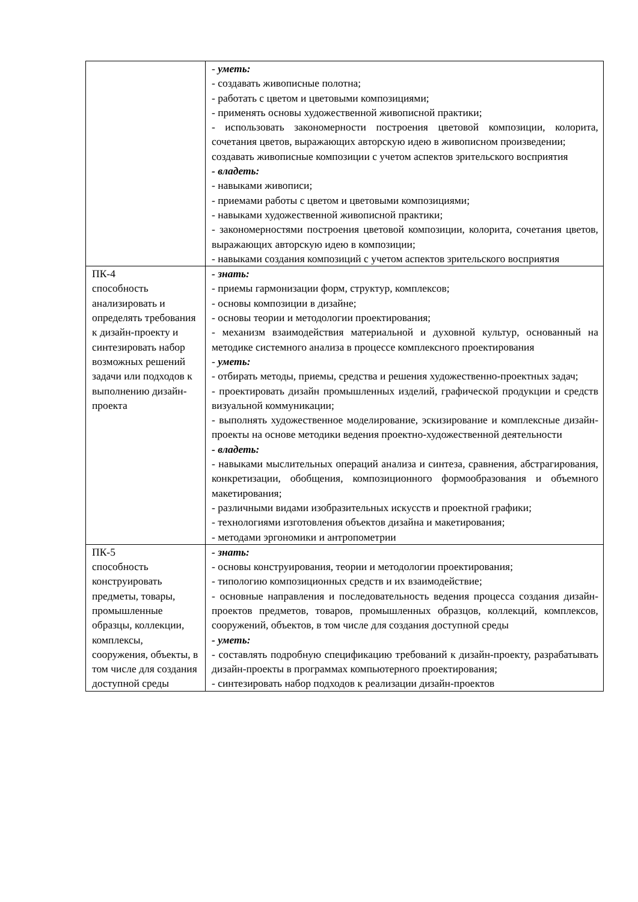| | - уметь: - создавать живописные полотна; - работать с цветом и цветовыми композициями; - применять основы художественной живописной практики; - использовать закономерности построения цветовой композиции, колорита, сочетания цветов, выражающих авторскую идею в живописном произведении; создавать живописные композиции с учетом аспектов зрительского восприятия - владеть: - навыками живописи; - приемами работы с цветом и цветовыми композициями; - навыками художественной живописной практики; - закономерностями построения цветовой композиции, колорита, сочетания цветов, выражающих авторскую идею в композиции; - навыками создания композиций с учетом аспектов зрительского восприятия |
| ПК-4 способность анализировать и определять требования к дизайн-проекту и синтезировать набор возможных решений задачи или подходов к выполнению дизайн-проекта | - знать: - приемы гармонизации форм, структур, комплексов; - основы композиции в дизайне; - основы теории и методологии проектирования; - механизм взаимодействия материальной и духовной культур, основанный на методике системного анализа в процессе комплексного проектирования - уметь: - отбирать методы, приемы, средства и решения художественно-проектных задач; - проектировать дизайн промышленных изделий, графической продукции и средств визуальной коммуникации; - выполнять художественное моделирование, эскизирование и комплексные дизайн-проекты на основе методики ведения проектно-художественной деятельности - владеть: - навыками мыслительных операций анализа и синтеза, сравнения, абстрагирования, конкретизации, обобщения, композиционного формообразования и объемного макетирования; - различными видами изобразительных искусств и проектной графики; - технологиями изготовления объектов дизайна и макетирования; - методами эргономики и антропометрии |
| ПК-5 способность конструировать предметы, товары, промышленные образцы, коллекции, комплексы, сооружения, объекты, в том числе для создания доступной среды | - знать: - основы конструирования, теории и методологии проектирования; - типологию композиционных средств и их взаимодействие; - основные направления и последовательность ведения процесса создания дизайн-проектов предметов, товаров, промышленных образцов, коллекций, комплексов, сооружений, объектов, в том числе для создания доступной среды - уметь: - составлять подробную спецификацию требований к дизайн-проекту, разрабатывать дизайн-проекты в программах компьютерного проектирования; - синтезировать набор подходов к реализации дизайн-проектов |